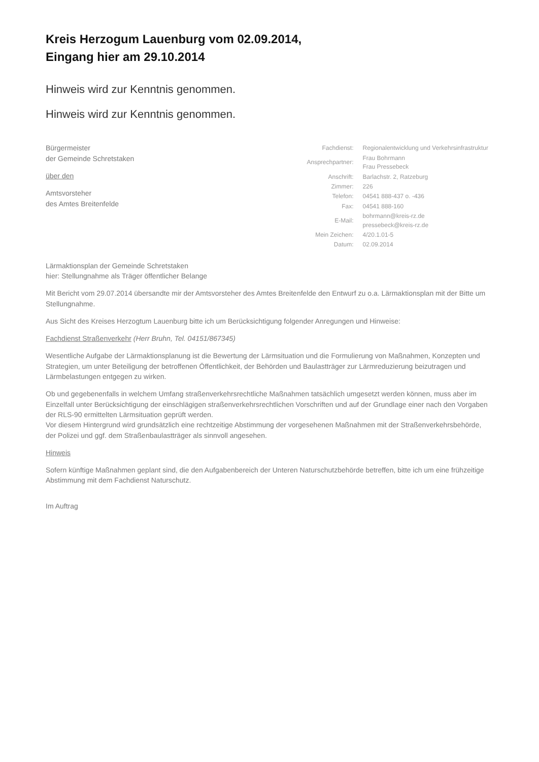Kreis Herzogum Lauenburg vom 02.09.2014,
Eingang hier am 29.10.2014
Hinweis wird zur Kenntnis genommen.
Hinweis wird zur Kenntnis genommen.
Bürgermeister
der Gemeinde Schretstaken
über den
Amtsvorsteher
des Amtes Breitenfelde
| Fachdienst: | Regionalentwicklung und Verkehrsinfrastruktur |
| Ansprechpartner: | Frau Bohrmann Frau Pressebeck |
| Anschrift: | Barlachstr. 2, Ratzeburg |
| Zimmer: | 226 |
| Telefon: | 04541 888-437 o. -436 |
| Fax: | 04541 888-160 |
| E-Mail: | bohrmann@kreis-rz.de pressebeck@kreis-rz.de |
| Mein Zeichen: | 4/20.1.01-5 |
| Datum: | 02.09.2014 |
Lärmaktionsplan der Gemeinde Schretstaken
hier: Stellungnahme als Träger öffentlicher Belange
Mit Bericht vom 29.07.2014 übersandte mir der Amtsvorsteher des Amtes Breitenfelde den Entwurf zu o.a. Lärmaktionsplan mit der Bitte um Stellungnahme.
Aus Sicht des Kreises Herzogtum Lauenburg bitte ich um Berücksichtigung folgender Anregungen und Hinweise:
Fachdienst Straßenverkehr (Herr Bruhn, Tel. 04151/867345)
Wesentliche Aufgabe der Lärmaktionsplanung ist die Bewertung der Lärmsituation und die Formulierung von Maßnahmen, Konzepten und Strategien, um unter Beteiligung der betroffenen Öffentlichkeit, der Behörden und Baulastträger zur Lärmreduzierung beizutragen und Lärmbelastungen entgegen zu wirken.
Ob und gegebenenfalls in welchem Umfang straßenverkehrsrechtliche Maßnahmen tatsächlich umgesetzt werden können, muss aber im Einzelfall unter Berücksichtigung der einschlägigen straßenverkehrsrechtlichen Vorschriften und auf der Grundlage einer nach den Vorgaben der RLS-90 ermittelten Lärmsituation geprüft werden.
Vor diesem Hintergrund wird grundsätzlich eine rechtzeitige Abstimmung der vorgesehenen Maßnahmen mit der Straßenverkehrsbehörde, der Polizei und ggf. dem Straßenbaulastträger als sinnvoll angesehen.
Hinweis
Sofern künftige Maßnahmen geplant sind, die den Aufgabenbereich der Unteren Naturschutzbehörde betreffen, bitte ich um eine frühzeitige Abstimmung mit dem Fachdienst Naturschutz.
Im Auftrag